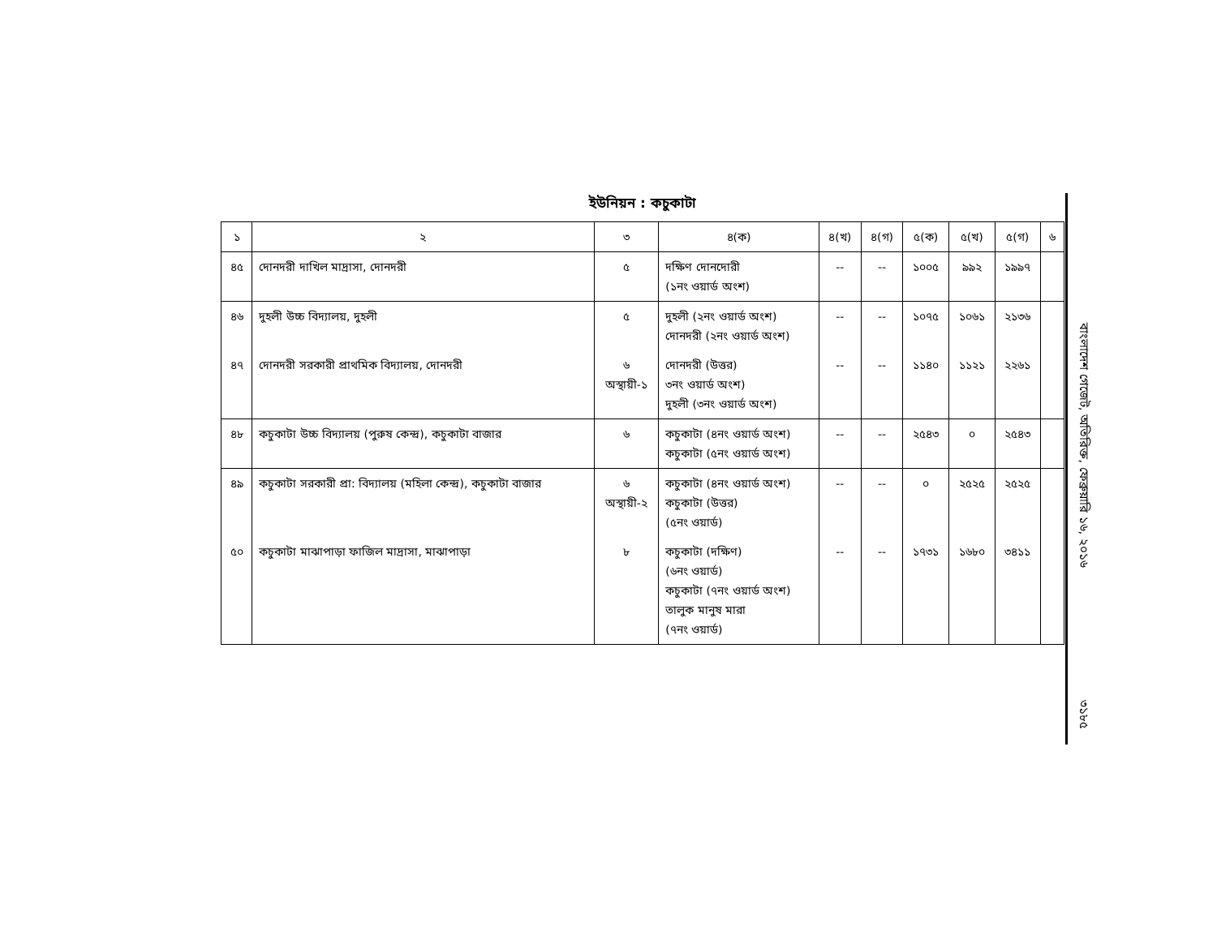ইউনিয়ন : কচুকাটা
| ১ | ২ | ৩ | ৪(ক) | ৪(খ) | ৪(গ) | ৫(ক) | ৫(খ) | ৫(গ) | ৬ |
| --- | --- | --- | --- | --- | --- | --- | --- | --- | --- |
| ৪৫ | দোনদরী দাখিল মাদ্রাসা, দোনদরী | ৫ | দক্ষিণ দোনদোরী (১নং ওয়ার্ড অংশ) | -- | -- | ১০০৫ | ৯৯২ | ১৯৯৭ | |
| ৪৬ | দুহলী উচ্চ বিদ্যালয়, দুহলী | ৫ | দুহলী (২নং ওয়ার্ড অংশ) দোনদরী (২নং ওয়ার্ড অংশ) | -- | -- | ১০৭৫ | ১০৬১ | ২১৩৬ | |
| ৪৭ | দোনদরী সরকারী প্রাথমিক বিদ্যালয়, দোনদরী | ৬ অস্থায়ী-১ | দোনদরী (উত্তর) ৩নং ওয়ার্ড অংশ) দুহলী (৩নং ওয়ার্ড অংশ) | -- | -- | ১১৪০ | ১১২১ | ২২৬১ | |
| ৪৮ | কচুকাটা উচ্চ বিদ্যালয় (পুরুষ কেন্দ্র), কচুকাটা বাজার | ৬ | কচুকাটা (৪নং ওয়ার্ড অংশ) কচুকাটা (৫নং ওয়ার্ড অংশ) | -- | -- | ২৫৪৩ | ০ | ২৫৪৩ | |
| ৪৯ | কচুকাটা সরকারী প্রা: বিদ্যালয় (মহিলা কেন্দ্র), কচুকাটা বাজার | ৬ অস্থায়ী-২ | কচুকাটা (৪নং ওয়ার্ড অংশ) কচুকাটা (উত্তর) (৫নং ওয়ার্ড) | -- | -- | ০ | ২৫২৫ | ২৫২৫ | |
| ৫০ | কচুকাটা মাঝাপাড়া ফাজিল মাদ্রাসা, মাঝাপাড়া | ৮ | কচুকাটা (দক্ষিণ) (৬নং ওয়ার্ড) কচুকাটা (৭নং ওয়ার্ড অংশ) তালুক মানুষ মারা (৭নং ওয়ার্ড) | -- | -- | ১৭৩১ | ১৬৮০ | ৩৪১১ | |
বাংলাদেশ গেজেট, অতিরিক্ত, ফেব্রুয়ারি ১৬, ২০১৬
৩১৮৫